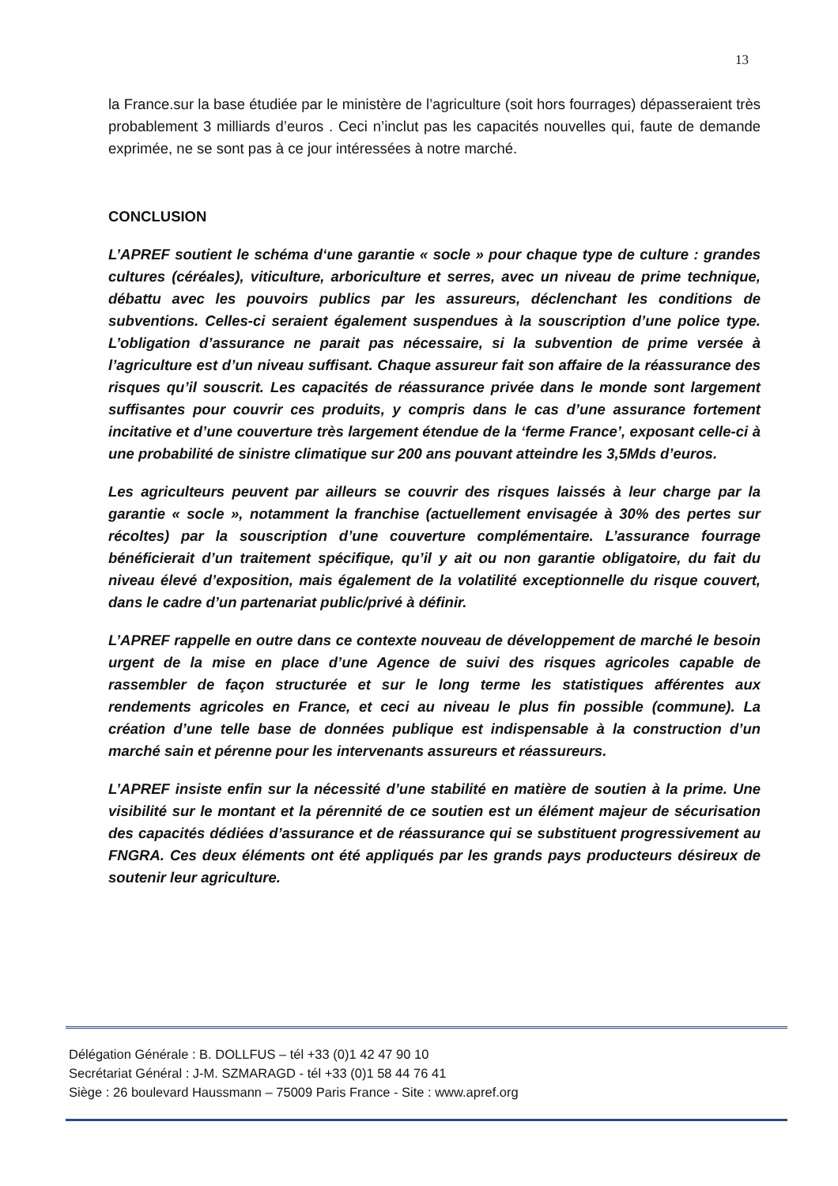13
la France.sur la base étudiée par le ministère de l’agriculture (soit hors fourrages) dépasseraient très probablement 3 milliards d’euros . Ceci n’inclut pas les capacités nouvelles qui, faute de demande exprimée, ne se sont pas à ce jour intéressées à notre marché.
CONCLUSION
L’APREF soutient le schéma d‘une garantie « socle » pour chaque type de culture : grandes cultures (céréales), viticulture, arboriculture et serres, avec un niveau de prime technique, débattu avec les pouvoirs publics par les assureurs, déclenchant les conditions de subventions. Celles-ci seraient également suspendues à la souscription d’une police type. L’obligation d’assurance ne parait pas nécessaire, si la subvention de prime versée à l’agriculture est d’un niveau suffisant. Chaque assureur fait son affaire de la réassurance des risques qu’il souscrit. Les capacités de réassurance privée dans le monde sont largement suffisantes pour couvrir ces produits, y compris dans le cas d’une assurance fortement incitative et d’une couverture très largement étendue de la ‘ferme France’, exposant celle-ci à une probabilité de sinistre climatique sur 200 ans pouvant atteindre les 3,5Mds d’euros.
Les agriculteurs peuvent par ailleurs se couvrir des risques laissés à leur charge par la garantie « socle », notamment la franchise (actuellement envisagée à 30% des pertes sur récoltes) par la souscription d’une couverture complémentaire. L’assurance fourrage bénéficierait d’un traitement spécifique, qu’il y ait ou non garantie obligatoire, du fait du niveau élevé d’exposition, mais également de la volatilité exceptionnelle du risque couvert, dans le cadre d’un partenariat public/privé à définir.
L’APREF rappelle en outre dans ce contexte nouveau de développement de marché le besoin urgent de la mise en place d’une Agence de suivi des risques agricoles capable de rassembler de façon structurée et sur le long terme les statistiques afférentes aux rendements agricoles en France, et ceci au niveau le plus fin possible (commune). La création d’une telle base de données publique est indispensable à la construction d’un marché sain et pérenne pour les intervenants assureurs et réassureurs.
L’APREF insiste enfin sur la nécessité d’une stabilité en matière de soutien à la prime. Une visibilité sur le montant et la pérennité de ce soutien est un élément majeur de sécurisation des capacités dédiées d’assurance et de réassurance qui se substituent progressivement au FNGRA. Ces deux éléments ont été appliqués par les grands pays producteurs désireux de soutenir leur agriculture.
Délégation Générale : B. DOLLFUS – tél +33 (0)1 42 47 90 10
Secrétariat Général : J-M. SZMARAGD - tél +33 (0)1 58 44 76 41
Siège : 26 boulevard Haussmann – 75009 Paris France - Site : www.apref.org